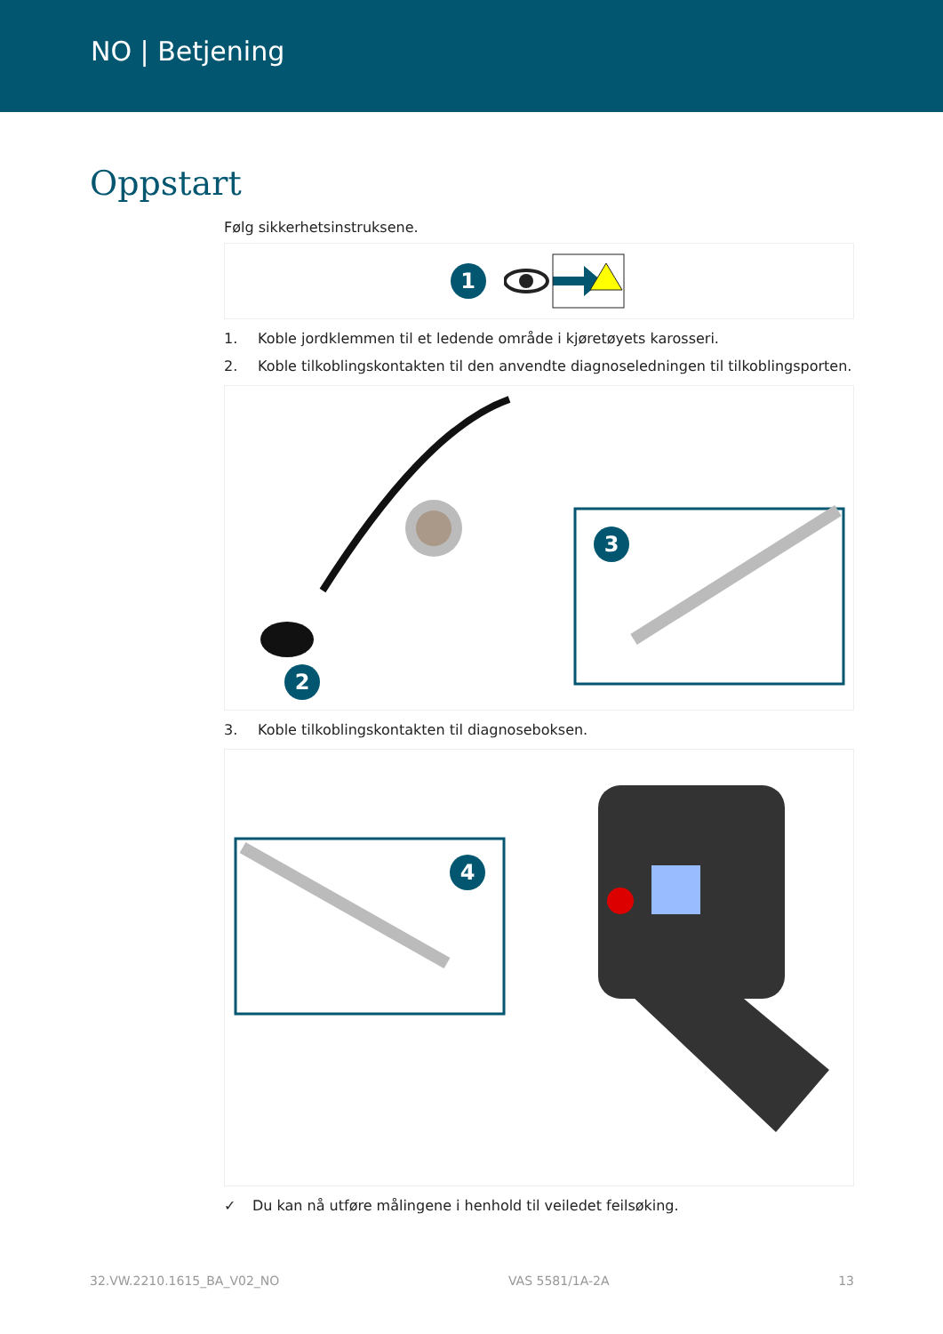NO | Betjening
Oppstart
Følg sikkerhetsinstruksene.
1
1. Koble jordklemmen til et ledende område i kjøretøyets karosseri.
2. Koble tilkoblingskontakten til den anvendte diagnoseledningen til tilkoblingsporten.
3
2
3. Koble tilkoblingskontakten til diagnoseboksen.
4
✓ Du kan nå utføre målingene i henhold til veiledet feilsøking.
32.VW.2210.1615_BA_V02_NO VAS 5581/1A-2A 13